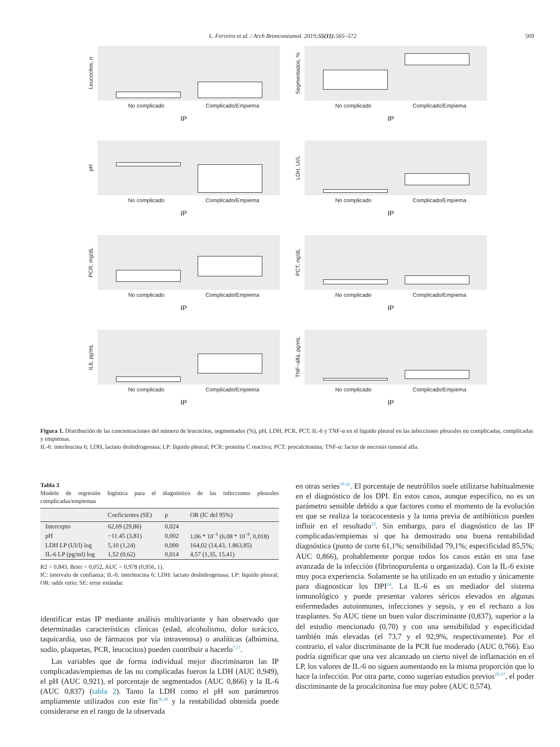L. Ferreiro et al. / Arch Bronconeumol. 2019;55(11):565–572 569
Leucocitos, n
No complicado Complicado/Empiema
IP
Segmentados, %
No complicado Complicado/Empiema
IP
pH
No complicado Complicado/Empiema
IP
LDH, UI/L
No complicado Complicado/Empiema
IP
PCR, mg/dL
No complicado Complicado/Empiema
IP
PCT, ng/dL
No complicado Complicado/Empiema
IP
IL6, pg/mL
No complicado Complicado/Empiema
IP
TNF−alfa, pg/mL
No complicado Complicado/Empiema
IP
Figura 1. Distribución de las concentraciones del número de leucocitos, segmentados (%), pH, LDH, PCR, PCT, IL-6 y TNF-α en el líquido pleural en las infecciones pleurales no complicadas, complicadas y empiemas.
IL-6: interleucina 6; LDH, lactato deshidrogenasa; LP: líquido pleural; PCR: proteína C reactiva; PCT: procalcitonina; TNF-α: factor de necrosis tumoral alfa.
Tabla 3
Modelo de regresión logística para el diagnóstico de las infecciones pleurales complicadas/empiemas
| | Coeficientes (SE) | p | OR (IC del 95%) |
| --- | --- | --- | --- |
| Intercepto | 62,69 (29,86) | 0,024 | |
| pH | −11.45 (3,81) | 0,002 | 1,06 * 10<sup>−5</sup> (6,08 * 10<sup>−9</sup>, 0,018) |
| LDH LP (UI/l) log | 5,10 (1,24) | 0,000 | 164,02 (14,43, 1.863,85) |
| IL-6 LP (pg/ml) log | 1,52 (0,62) | 0,014 | 4,57 (1,35, 15,41) |
R2 = 0,843, Brier = 0,052, AUC = 0,978 (0,956, 1).
IC: intervalo de confianza; IL-6: interleucina 6; LDH: lactato deshidrogenasa; LP: líquido pleural; OR: odds ratio; SE: error estándar.
identificar estas IP mediante análisis multivariante y han observado que determinadas características clínicas (edad, alcoholismo, dolor torácico, taquicardia, uso de fármacos por vía intravenosa) o analíticas (albúmina, sodio, plaquetas, PCR, leucocitos) pueden contribuir a hacerlo<sup>7,17</sup>.
Las variables que de forma individual mejor discriminaron las IP complicadas/empiemas de las no complicadas fueron la LDH (AUC 0,949), el pH (AUC 0,921), el porcentaje de segmentados (AUC 0,866) y la IL-6 (AUC 0,837) (tabla 2). Tanto la LDH como el pH son parámetros ampliamente utilizados con este fin<sup>16,18</sup> y la rentabilidad obtenida puede considerarse en el rango de la observada
en otras series<sup>19-22</sup>. El porcentaje de neutrófilos suele utilizarse habitualmente en el diagnóstico de los DPI. En estos casos, aunque específico, no es un parámetro sensible debido a que factores como el momento de la evolución en que se realiza la toracocentesis y la toma previa de antibióticos pueden influir en el resultado<sup>23</sup>. Sin embargo, para el diagnóstico de las IP complicadas/empiemas sí que ha demostrado una buena rentabilidad diagnóstica (punto de corte 61,1%; sensibilidad 79,1%; especificidad 85,5%; AUC 0,866), probablemente porque todos los casos están en una fase avanzada de la infección (fibrinopurulenta u organizada). Con la IL-6 existe muy poca experiencia. Solamente se ha utilizado en un estudio y únicamente para diagnosticar los DPI<sup>24</sup>. La IL-6 es un mediador del sistema inmunológico y puede presentar valores séricos elevados en algunas enfermedades autoinmunes, infecciones y sepsis, y en el rechazo a los trasplantes. Su AUC tiene un buen valor discriminante (0,837), superior a la del estudio mencionado (0,70) y con una sensibilidad y especificidad también más elevadas (el 73,7 y el 92,9%, respectivamente). Por el contrario, el valor discriminante de la PCR fue moderado (AUC 0,766). Eso podría significar que una vez alcanzado un cierto nivel de inflamación en el LP, los valores de IL-6 no siguen aumentando en la misma proporción que lo hace la infección. Por otra parte, como sugerían estudios previos<sup>25-27</sup>, el poder discriminante de la procalcitonina fue muy pobre (AUC 0,574).